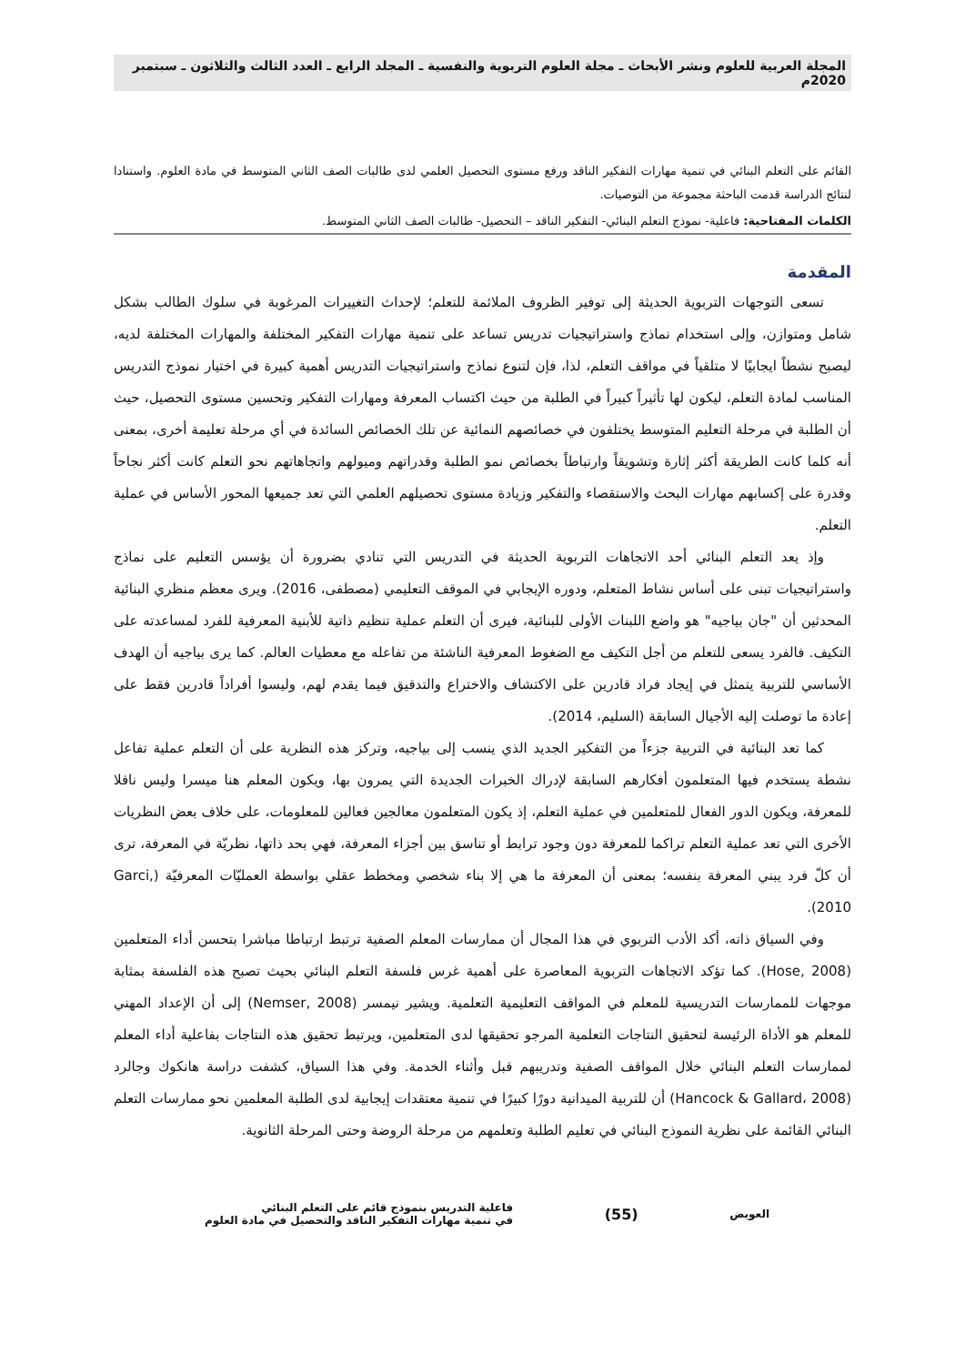المجلة العربية للعلوم ونشر الأبحاث ـ مجلة العلوم التربوية والنفسية ـ المجلد الرابع ـ العدد الثالث والثلاثون ـ سبتمبر 2020م
القائم على التعلم البنائي في تنمية مهارات التفكير الناقد ورفع مستوى التحصيل العلمي لدى طالبات الصف الثاني المتوسط في مادة العلوم. واستنادا لنتائج الدراسة قدمت الباحثة مجموعة من التوصيات.
الكلمات المفتاحية: فاعلية- نموذج التعلم البنائي- التفكير الناقد – التحصيل- طالبات الصف الثاني المتوسط.
المقدمة
تسعى التوجهات التربوية الحديثة إلى توفير الظروف الملائمة للتعلم؛ لإحداث التغييرات المرغوبة في سلوك الطالب بشكل شامل ومتوازن، وإلى استخدام نماذج واستراتيجيات تدريس تساعد على تنمية مهارات التفكير المختلفة والمهارات المختلفة لديه، ليصبح نشطاً ايجابيًا لا متلقياً في مواقف التعلم، لذا، فإن لتنوع نماذج واستراتيجيات التدريس أهمية كبيرة في اختيار نموذج التدريس المناسب لمادة التعلم، ليكون لها تأثيراً كبيراً في الطلبة من حيث اكتساب المعرفة ومهارات التفكير وتحسين مستوى التحصيل، حيث أن الطلبة في مرحلة التعليم المتوسط يختلفون في خصائصهم النمائية عن تلك الخصائص السائدة في أي مرحلة تعليمة أخرى، بمعنى أنه كلما كانت الطريقة أكثر إثارة وتشويقاً وارتباطاً بخصائص نمو الطلبة وقدراتهم وميولهم واتجاهاتهم نحو التعلم كانت أكثر نجاحاً وقدرة على إكسابهم مهارات البحث والاستقصاء والتفكير وزيادة مستوى تحصيلهم العلمي التي تعد جميعها المحور الأساس في عملية التعلم.
وإذ يعد التعلم البنائي أحد الاتجاهات التربوية الحديثة في التدريس التي تنادي بضرورة أن يؤسس التعليم على نماذج واستراتيجيات تبنى على أساس نشاط المتعلم، ودوره الإيجابي في الموقف التعليمي (مصطفى، 2016). ويرى معظم منظري البنائية المحدثين أن "جان بياجيه" هو واضع اللبنات الأولى للبنائية، فيرى أن التعلم عملية تنظيم ذاتية للأبنية المعرفية للفرد لمساعدته على التكيف. فالفرد يسعى للتعلم من أجل التكيف مع الضغوط المعرفية الناشئة من تفاعله مع معطيات العالم. كما يرى بياجيه أن الهدف الأساسي للتربية يتمثل في إيجاد فراد قادرين على الاكتشاف والاختراع والتدقيق فيما يقدم لهم، وليسوا أفراداً قادرين فقط على إعادة ما توصلت إليه الأجيال السابقة (السليم، 2014).
كما تعد البنائية في التربية جزءاً من التفكير الجديد الذي ينسب إلى بياجيه، وتركز هذه النظرية على أن التعلم عملية تفاعل نشطة يستخدم فيها المتعلمون أفكارهم السابقة لإدراك الخبرات الجديدة التي يمرون بها، ويكون المعلم هنا ميسرا وليس ناقلا للمعرفة، ويكون الدور الفعال للمتعلمين في عملية التعلم، إذ يكون المتعلمون معالجين فعالين للمعلومات، على خلاف بعض النظريات الأخرى التي تعد عملية التعلم تراكما للمعرفة دون وجود ترابط أو تناسق بين أجزاء المعرفة، فهي بحد ذاتها، نظريّة في المعرفة، ترى أن كلّ فرد يبني المعرفة بنفسه؛ بمعنى أن المعرفة ما هي إلا بناء شخصي ومخطط عقلي بواسطة العمليّات المعرفيّة (Garci, 2010).
وفي السياق ذاته، أكد الأدب التربوي في هذا المجال أن ممارسات المعلم الصفية ترتبط ارتباطا مباشرا بتحسن أداء المتعلمين (Hose, 2008). كما تؤكد الاتجاهات التربوية المعاصرة على أهمية غرس فلسفة التعلم البنائي بحيث تصبح هذه الفلسفة بمثابة موجهات للممارسات التدريسية للمعلم في المواقف التعليمية التعلمية. ويشير نيمسر (Nemser, 2008) إلى أن الإعداد المهني للمعلم هو الأداة الرئيسة لتحقيق النتاجات التعلمية المرجو تحقيقها لدى المتعلمين، ويرتبط تحقيق هذه النتاجات بفاعلية أداء المعلم لممارسات التعلم البنائي خلال المواقف الصفية وتدريبهم قبل وأثناء الخدمة. وفي هذا السياق، كشفت دراسة هانكوك وجالرد (Hancock & Gallard، 2008) أن للتربية الميدانية دورًا كبيرًا في تنمية معتقدات إيجابية لدى الطلبة المعلمين نحو ممارسات التعلم البنائي القائمة على نظرية النموذج البنائي في تعليم الطلبة وتعلمهم من مرحلة الروضة وحتى المرحلة الثانوية.
العويض
(55)
فاعلية التدريس بنموذج قائم على التعلم البنائي
في تنمية مهارات التفكير الناقد والتحصيل في مادة العلوم